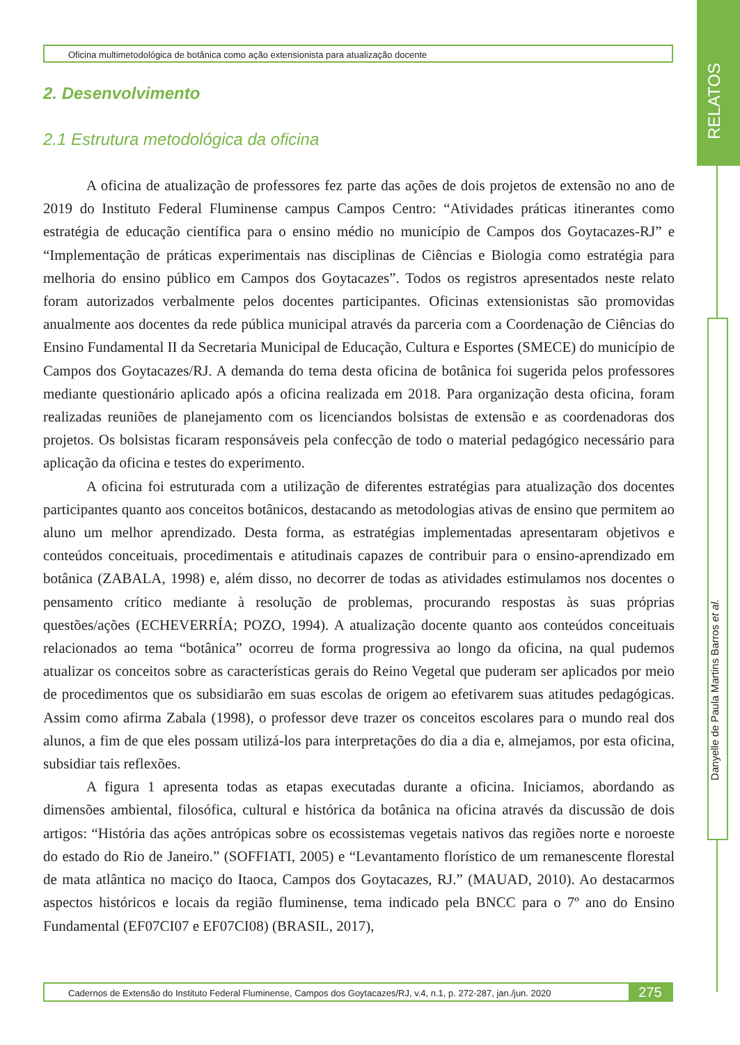RELATOS
Danyelle de Paula Martins Barros et al.
Oficina multimetodológica de botânica como ação extensionista para atualização docente
2. Desenvolvimento
2.1 Estrutura metodológica da oficina
A oficina de atualização de professores fez parte das ações de dois projetos de extensão no ano de 2019 do Instituto Federal Fluminense campus Campos Centro: “Atividades práticas itinerantes como estratégia de educação científica para o ensino médio no município de Campos dos Goytacazes-RJ” e “Implementação de práticas experimentais nas disciplinas de Ciências e Biologia como estratégia para melhoria do ensino público em Campos dos Goytacazes”. Todos os registros apresentados neste relato foram autorizados verbalmente pelos docentes participantes. Oficinas extensionistas são promovidas anualmente aos docentes da rede pública municipal através da parceria com a Coordenação de Ciências do Ensino Fundamental II da Secretaria Municipal de Educação, Cultura e Esportes (SMECE) do município de Campos dos Goytacazes/RJ. A demanda do tema desta oficina de botânica foi sugerida pelos professores mediante questionário aplicado após a oficina realizada em 2018. Para organização desta oficina, foram realizadas reuniões de planejamento com os licenciandos bolsistas de extensão e as coordenadoras dos projetos. Os bolsistas ficaram responsáveis pela confecção de todo o material pedagógico necessário para aplicação da oficina e testes do experimento.
A oficina foi estruturada com a utilização de diferentes estratégias para atualização dos docentes participantes quanto aos conceitos botânicos, destacando as metodologias ativas de ensino que permitem ao aluno um melhor aprendizado. Desta forma, as estratégias implementadas apresentaram objetivos e conteúdos conceituais, procedimentais e atitudinais capazes de contribuir para o ensino-aprendizado em botânica (ZABALA, 1998) e, além disso, no decorrer de todas as atividades estimulamos nos docentes o pensamento crítico mediante à resolução de problemas, procurando respostas às suas próprias questões/ações (ECHEVERRÍA; POZO, 1994). A atualização docente quanto aos conteúdos conceituais relacionados ao tema “botânica” ocorreu de forma progressiva ao longo da oficina, na qual pudemos atualizar os conceitos sobre as características gerais do Reino Vegetal que puderam ser aplicados por meio de procedimentos que os subsidiarão em suas escolas de origem ao efetivarem suas atitudes pedagógicas. Assim como afirma Zabala (1998), o professor deve trazer os conceitos escolares para o mundo real dos alunos, a fim de que eles possam utilizá-los para interpretações do dia a dia e, almejamos, por esta oficina, subsidiar tais reflexões.
A figura 1 apresenta todas as etapas executadas durante a oficina. Iniciamos, abordando as dimensões ambiental, filosófica, cultural e histórica da botânica na oficina através da discussão de dois artigos: “História das ações antrópicas sobre os ecossistemas vegetais nativos das regiões norte e noroeste do estado do Rio de Janeiro.” (SOFFIATI, 2005) e “Levantamento florístico de um remanescente florestal de mata atlântica no maciço do Itaoca, Campos dos Goytacazes, RJ.” (MAUAD, 2010). Ao destacarmos aspectos históricos e locais da região fluminense, tema indicado pela BNCC para o 7º ano do Ensino Fundamental (EF07CI07 e EF07CI08) (BRASIL, 2017),
Cadernos de Extensão do Instituto Federal Fluminense, Campos dos Goytacazes/RJ, v.4, n.1, p. 272-287, jan./jun. 2020 275